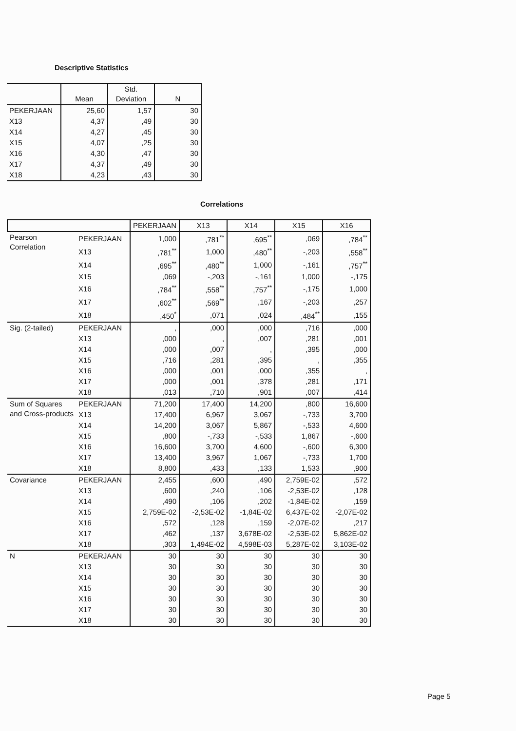Descriptive Statistics
| | Mean | Std. Deviation | N |
| --- | --- | --- | --- |
| PEKERJAAN | 25,60 | 1,57 | 30 |
| X13 | 4,37 | ,49 | 30 |
| X14 | 4,27 | ,45 | 30 |
| X15 | 4,07 | ,25 | 30 |
| X16 | 4,30 | ,47 | 30 |
| X17 | 4,37 | ,49 | 30 |
| X18 | 4,23 | ,43 | 30 |
Correlations
| | | PEKERJAAN | X13 | X14 | X15 | X16 |
| --- | --- | --- | --- | --- | --- | --- |
| Pearson Correlation | PEKERJAAN | 1,000 | ,781<sup>**</sup> | ,695<sup>**</sup> | ,069 | ,784<sup>**</sup> |
| | X13 | ,781<sup>**</sup> | 1,000 | ,480<sup>**</sup> | -,203 | ,558<sup>**</sup> |
| | X14 | ,695<sup>**</sup> | ,480<sup>**</sup> | 1,000 | -,161 | ,757<sup>**</sup> |
| | X15 | ,069 | -,203 | -,161 | 1,000 | -,175 |
| | X16 | ,784<sup>**</sup> | ,558<sup>**</sup> | ,757<sup>**</sup> | -,175 | 1,000 |
| | X17 | ,602<sup>**</sup> | ,569<sup>**</sup> | ,167 | -,203 | ,257 |
| | X18 | ,450<sup>*</sup> | ,071 | ,024 | ,484<sup>**</sup> | ,155 |
| Sig. (2-tailed) | PEKERJAAN | , | ,000 | ,000 | ,716 | ,000 |
| | X13 | ,000 | , | ,007 | ,281 | ,001 |
| | X14 | ,000 | ,007 | , | ,395 | ,000 |
| | X15 | ,716 | ,281 | ,395 | , | ,355 |
| | X16 | ,000 | ,001 | ,000 | ,355 | , |
| | X17 | ,000 | ,001 | ,378 | ,281 | ,171 |
| | X18 | ,013 | ,710 | ,901 | ,007 | ,414 |
| Sum of Squares and Cross-products | PEKERJAAN | 71,200 | 17,400 | 14,200 | ,800 | 16,600 |
| | X13 | 17,400 | 6,967 | 3,067 | -,733 | 3,700 |
| | X14 | 14,200 | 3,067 | 5,867 | -,533 | 4,600 |
| | X15 | ,800 | -,733 | -,533 | 1,867 | -,600 |
| | X16 | 16,600 | 3,700 | 4,600 | -,600 | 6,300 |
| | X17 | 13,400 | 3,967 | 1,067 | -,733 | 1,700 |
| | X18 | 8,800 | ,433 | ,133 | 1,533 | ,900 |
| Covariance | PEKERJAAN | 2,455 | ,600 | ,490 | 2,759E-02 | ,572 |
| | X13 | ,600 | ,240 | ,106 | -2,53E-02 | ,128 |
| | X14 | ,490 | ,106 | ,202 | -1,84E-02 | ,159 |
| | X15 | 2,759E-02 | -2,53E-02 | -1,84E-02 | 6,437E-02 | -2,07E-02 |
| | X16 | ,572 | ,128 | ,159 | -2,07E-02 | ,217 |
| | X17 | ,462 | ,137 | 3,678E-02 | -2,53E-02 | 5,862E-02 |
| | X18 | ,303 | 1,494E-02 | 4,598E-03 | 5,287E-02 | 3,103E-02 |
| N | PEKERJAAN | 30 | 30 | 30 | 30 | 30 |
| | X13 | 30 | 30 | 30 | 30 | 30 |
| | X14 | 30 | 30 | 30 | 30 | 30 |
| | X15 | 30 | 30 | 30 | 30 | 30 |
| | X16 | 30 | 30 | 30 | 30 | 30 |
| | X17 | 30 | 30 | 30 | 30 | 30 |
| | X18 | 30 | 30 | 30 | 30 | 30 |
Page 5